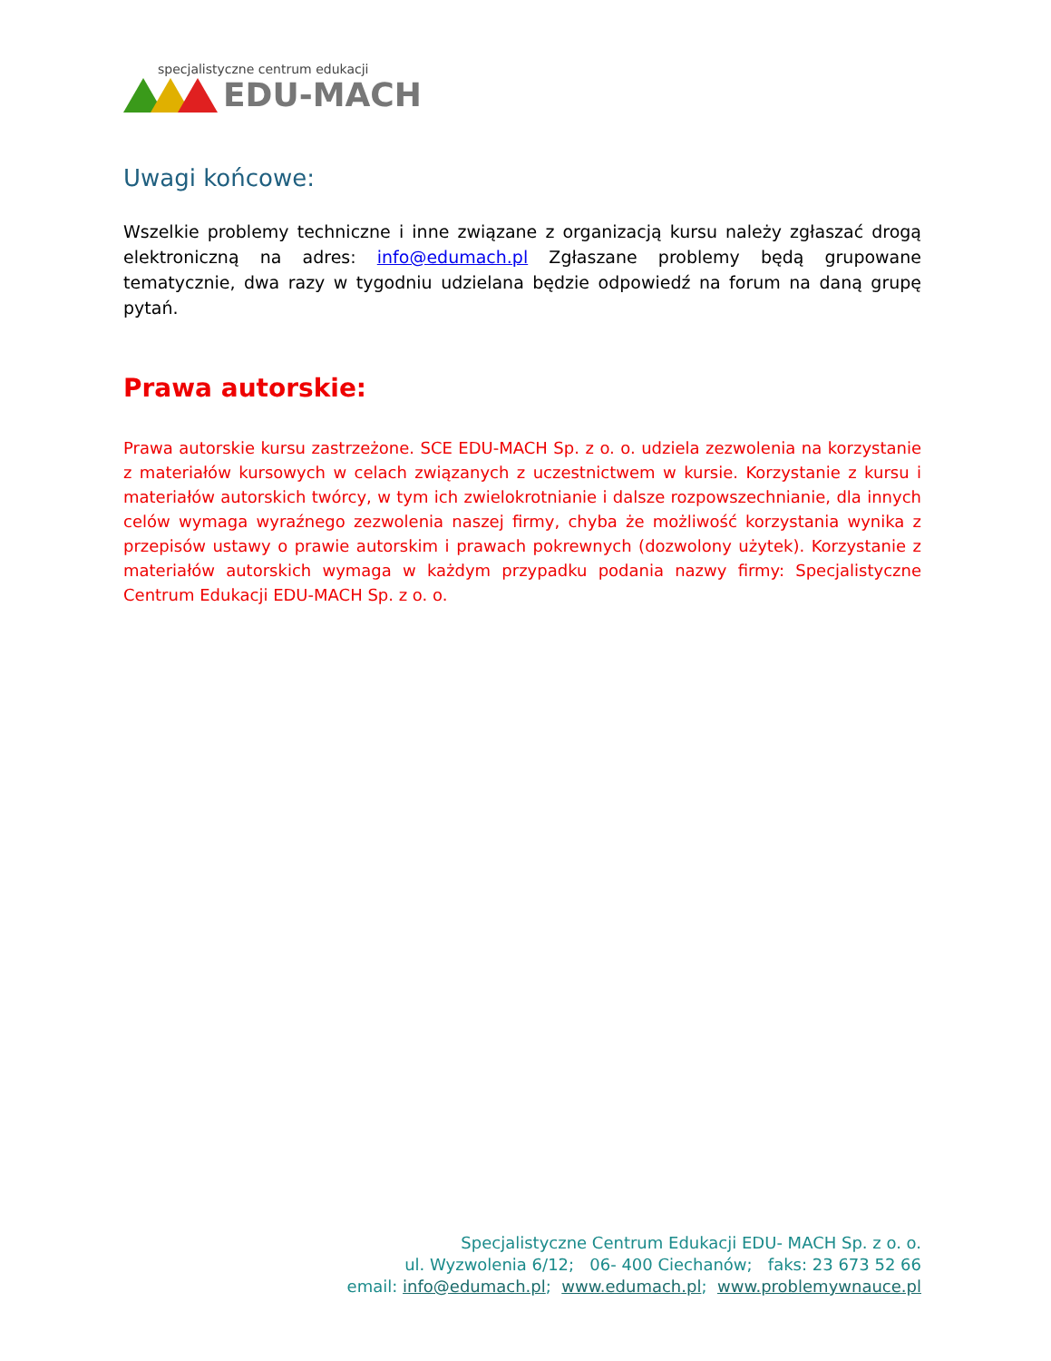specjalistyczne centrum edukacji
EDU-MACH
Uwagi końcowe:
Wszelkie problemy techniczne i inne związane z organizacją kursu należy zgłaszać drogą elektroniczną na adres: info@edumach.pl Zgłaszane problemy będą grupowane tematycznie, dwa razy w tygodniu udzielana będzie odpowiedź na forum na daną grupę pytań.
Prawa autorskie:
Prawa autorskie kursu zastrzeżone. SCE EDU-MACH Sp. z o. o. udziela zezwolenia na korzystanie z materiałów kursowych w celach związanych z uczestnictwem w kursie. Korzystanie z kursu i materiałów autorskich twórcy, w tym ich zwielokrotnianie i dalsze rozpowszechnianie, dla innych celów wymaga wyraźnego zezwolenia naszej firmy, chyba że możliwość korzystania wynika z przepisów ustawy o prawie autorskim i prawach pokrewnych (dozwolony użytek). Korzystanie z materiałów autorskich wymaga w każdym przypadku podania nazwy firmy: Specjalistyczne Centrum Edukacji EDU-MACH Sp. z o. o.
Specjalistyczne Centrum Edukacji EDU- MACH Sp. z o. o.
ul. Wyzwolenia 6/12; 06- 400 Ciechanów; faks: 23 673 52 66
email: info@edumach.pl; www.edumach.pl; www.problemywnauce.pl